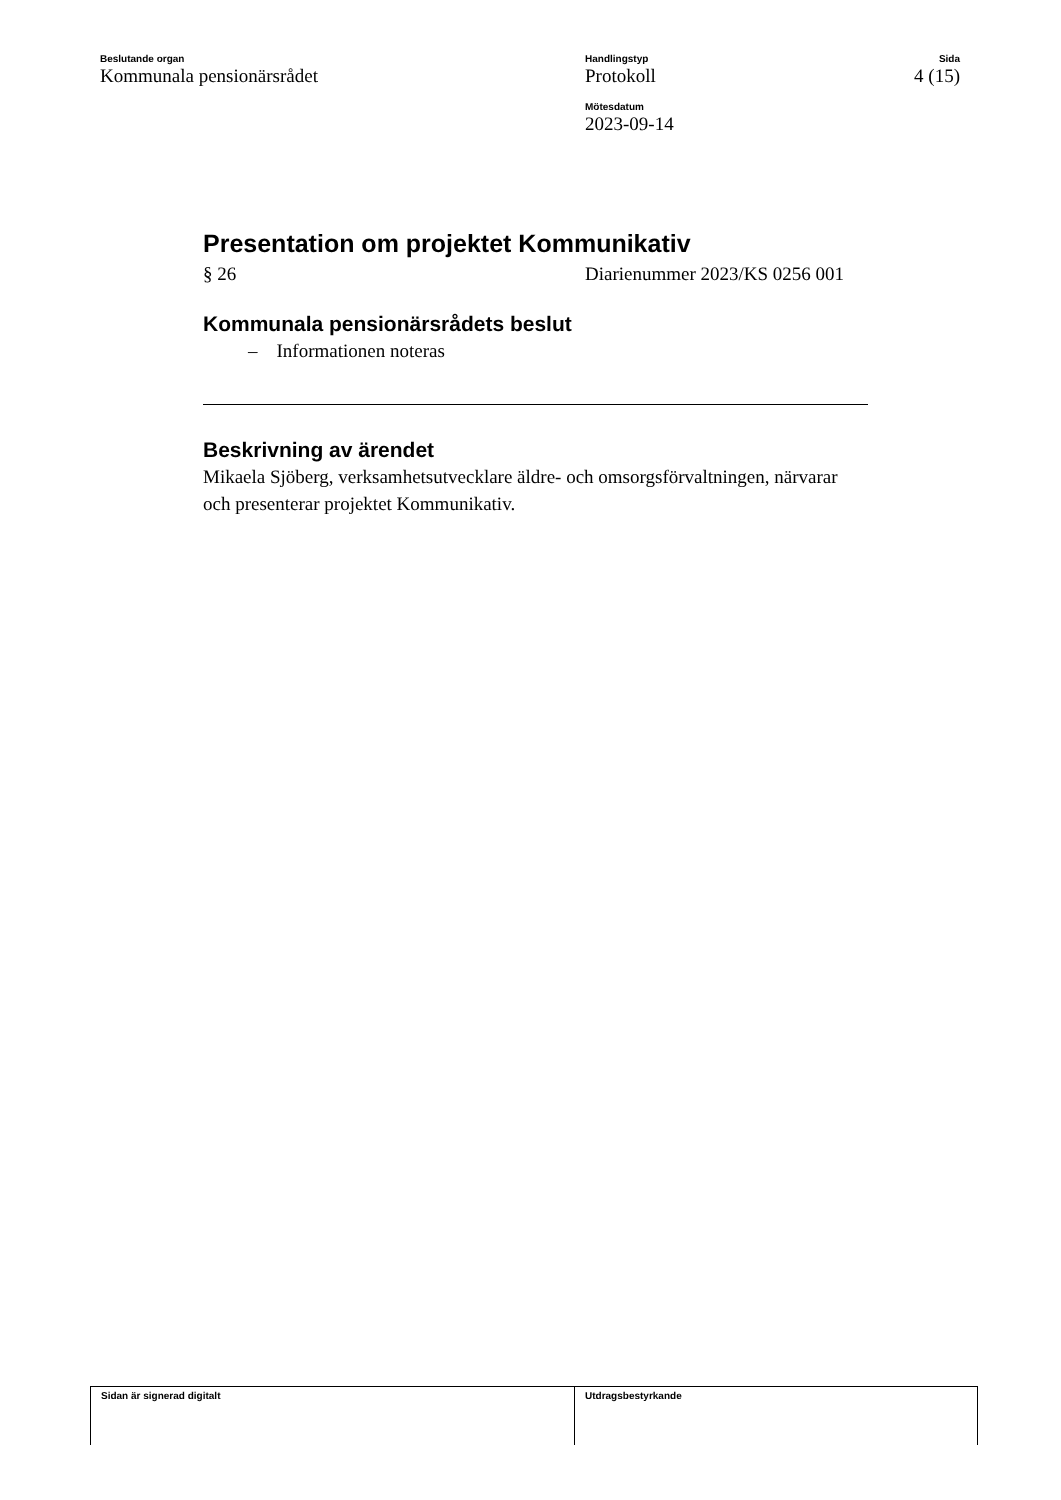Beslutande organ
Kommunala pensionärsrådet
Handlingstyp
Protokoll
Mötesdatum
2023-09-14
Sida
4 (15)
Presentation om projektet Kommunikativ
§ 26 Diarienummer 2023/KS 0256 001
Kommunala pensionärsrådets beslut
– Informationen noteras
Beskrivning av ärendet
Mikaela Sjöberg, verksamhetsutvecklare äldre- och omsorgsförvaltningen, närvarar och presenterar projektet Kommunikativ.
Sidan är signerad digitalt Utdragsbestyrkande